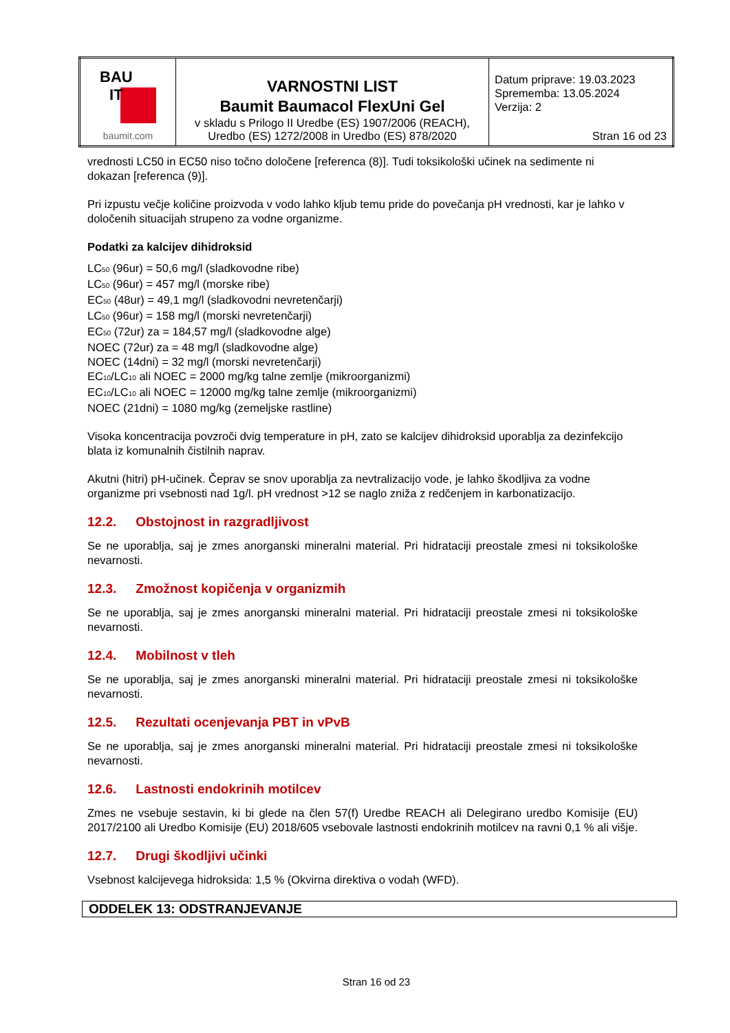| BAU IT baumit.com | VARNOSTNI LIST Baumit Baumacol FlexUni Gel v skladu s Prilogo II Uredbe (ES) 1907/2006 (REACH), Uredbo (ES) 1272/2008 in Uredbo (ES) 878/2020 | Datum priprave: 19.03.2023 Sprememba: 13.05.2024 Verzija: 2 Stran 16 od 23 |
vrednosti LC50 in EC50 niso točno določene [referenca (8)]. Tudi toksikološki učinek na sedimente ni dokazan [referenca (9)].
Pri izpustu večje količine proizvoda v vodo lahko kljub temu pride do povečanja pH vrednosti, kar je lahko v določenih situacijah strupeno za vodne organizme.
Podatki za kalcijev dihidroksid
LC<sub>50</sub> (96ur) = 50,6 mg/l (sladkovodne ribe)
LC<sub>50</sub> (96ur) = 457 mg/l (morske ribe)
EC<sub>50</sub> (48ur) = 49,1 mg/l (sladkovodni nevretenčarji)
LC<sub>50</sub> (96ur) = 158 mg/l (morski nevretenčarji)
EC<sub>50</sub> (72ur) za = 184,57 mg/l (sladkovodne alge)
NOEC (72ur) za = 48 mg/l (sladkovodne alge)
NOEC (14dni) = 32 mg/l (morski nevretenčarji)
EC<sub>10</sub>/LC<sub>10</sub> ali NOEC = 2000 mg/kg talne zemlje (mikroorganizmi)
EC<sub>10</sub>/LC<sub>10</sub> ali NOEC = 12000 mg/kg talne zemlje (mikroorganizmi)
NOEC (21dni) = 1080 mg/kg (zemeljske rastline)
Visoka koncentracija povzroči dvig temperature in pH, zato se kalcijev dihidroksid uporablja za dezinfekcijo blata iz komunalnih čistilnih naprav.
Akutni (hitri) pH-učinek. Čeprav se snov uporablja za nevtralizacijo vode, je lahko škodljiva za vodne organizme pri vsebnosti nad 1g/l. pH vrednost >12 se naglo zniža z redčenjem in karbonatizacijo.
12.2. Obstojnost in razgradljivost
Se ne uporablja, saj je zmes anorganski mineralni material. Pri hidrataciji preostale zmesi ni toksikološke nevarnosti.
12.3. Zmožnost kopičenja v organizmih
Se ne uporablja, saj je zmes anorganski mineralni material. Pri hidrataciji preostale zmesi ni toksikološke nevarnosti.
12.4. Mobilnost v tleh
Se ne uporablja, saj je zmes anorganski mineralni material. Pri hidrataciji preostale zmesi ni toksikološke nevarnosti.
12.5. Rezultati ocenjevanja PBT in vPvB
Se ne uporablja, saj je zmes anorganski mineralni material. Pri hidrataciji preostale zmesi ni toksikološke nevarnosti.
12.6. Lastnosti endokrinih motilcev
Zmes ne vsebuje sestavin, ki bi glede na člen 57(f) Uredbe REACH ali Delegirano uredbo Komisije (EU) 2017/2100 ali Uredbo Komisije (EU) 2018/605 vsebovale lastnosti endokrinih motilcev na ravni 0,1 % ali višje.
12.7. Drugi škodljivi učinki
Vsebnost kalcijevega hidroksida: 1,5 % (Okvirna direktiva o vodah (WFD).
ODDELEK 13: ODSTRANJEVANJE
Stran 16 od 23